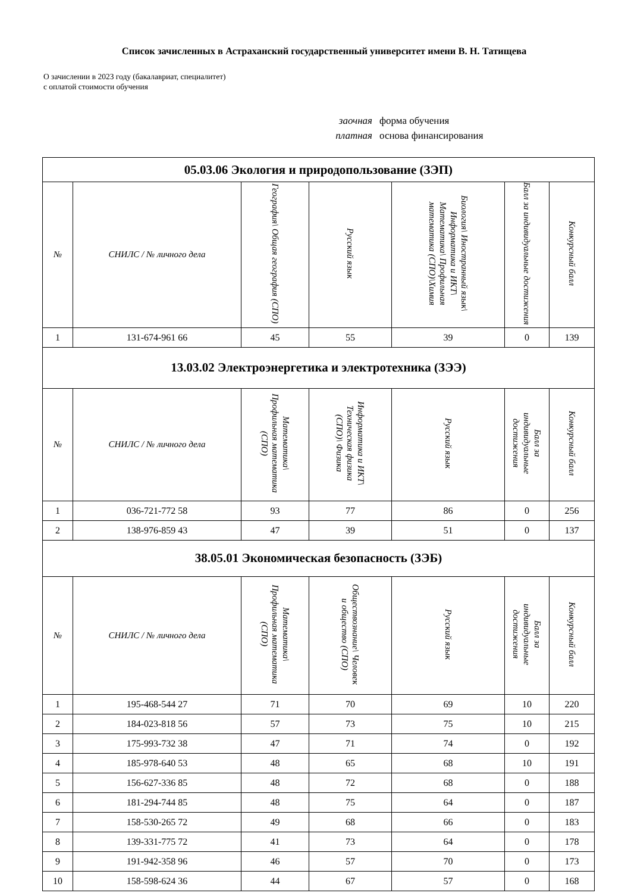Список зачисленных в Астраханский государственный университет имени В. Н. Татищева
О зачислении в 2023 году (бакалавриат, специалитет)
с оплатой стоимости обучения
заочная форма обучения
платная основа финансирования
| 05.03.06 Экология и природопользование (ЗЭП) | | | | | | |
| --- | --- | --- | --- | --- | --- | --- |
| № | СНИЛС / № личного дела | География\ Общая география (СПО) | Русский язык | Биология\ Иностранный язык\ Информатика и ИКТ\ Математика\ Профильная математика (СПО)\Химия | Балл за индивидуальные достижения | Конкурсный балл |
| 1 | 131-674-961 66 | 45 | 55 | 39 | 0 | 139 |
| 13.03.02 Электроэнергетика и электротехника (ЗЭЭ) | | | | | | |
| № | СНИЛС / № личного дела | Математика\ Профильная математика (СПО) | Информатика и ИКТ\ Техническая физика (СПО)\ Физика | Русский язык | Балл за индивидуальные достижения | Конкурсный балл |
| 1 | 036-721-772 58 | 93 | 77 | 86 | 0 | 256 |
| 2 | 138-976-859 43 | 47 | 39 | 51 | 0 | 137 |
| 38.05.01 Экономическая безопасность (ЗЭБ) | | | | | | |
| № | СНИЛС / № личного дела | Математика\ Профильная математика (СПО) | Обществознание\ Человек и общество (СПО) | Русский язык | Балл за индивидуальные достижения | Конкурсный балл |
| 1 | 195-468-544 27 | 71 | 70 | 69 | 10 | 220 |
| 2 | 184-023-818 56 | 57 | 73 | 75 | 10 | 215 |
| 3 | 175-993-732 38 | 47 | 71 | 74 | 0 | 192 |
| 4 | 185-978-640 53 | 48 | 65 | 68 | 10 | 191 |
| 5 | 156-627-336 85 | 48 | 72 | 68 | 0 | 188 |
| 6 | 181-294-744 85 | 48 | 75 | 64 | 0 | 187 |
| 7 | 158-530-265 72 | 49 | 68 | 66 | 0 | 183 |
| 8 | 139-331-775 72 | 41 | 73 | 64 | 0 | 178 |
| 9 | 191-942-358 96 | 46 | 57 | 70 | 0 | 173 |
| 10 | 158-598-624 36 | 44 | 67 | 57 | 0 | 168 |